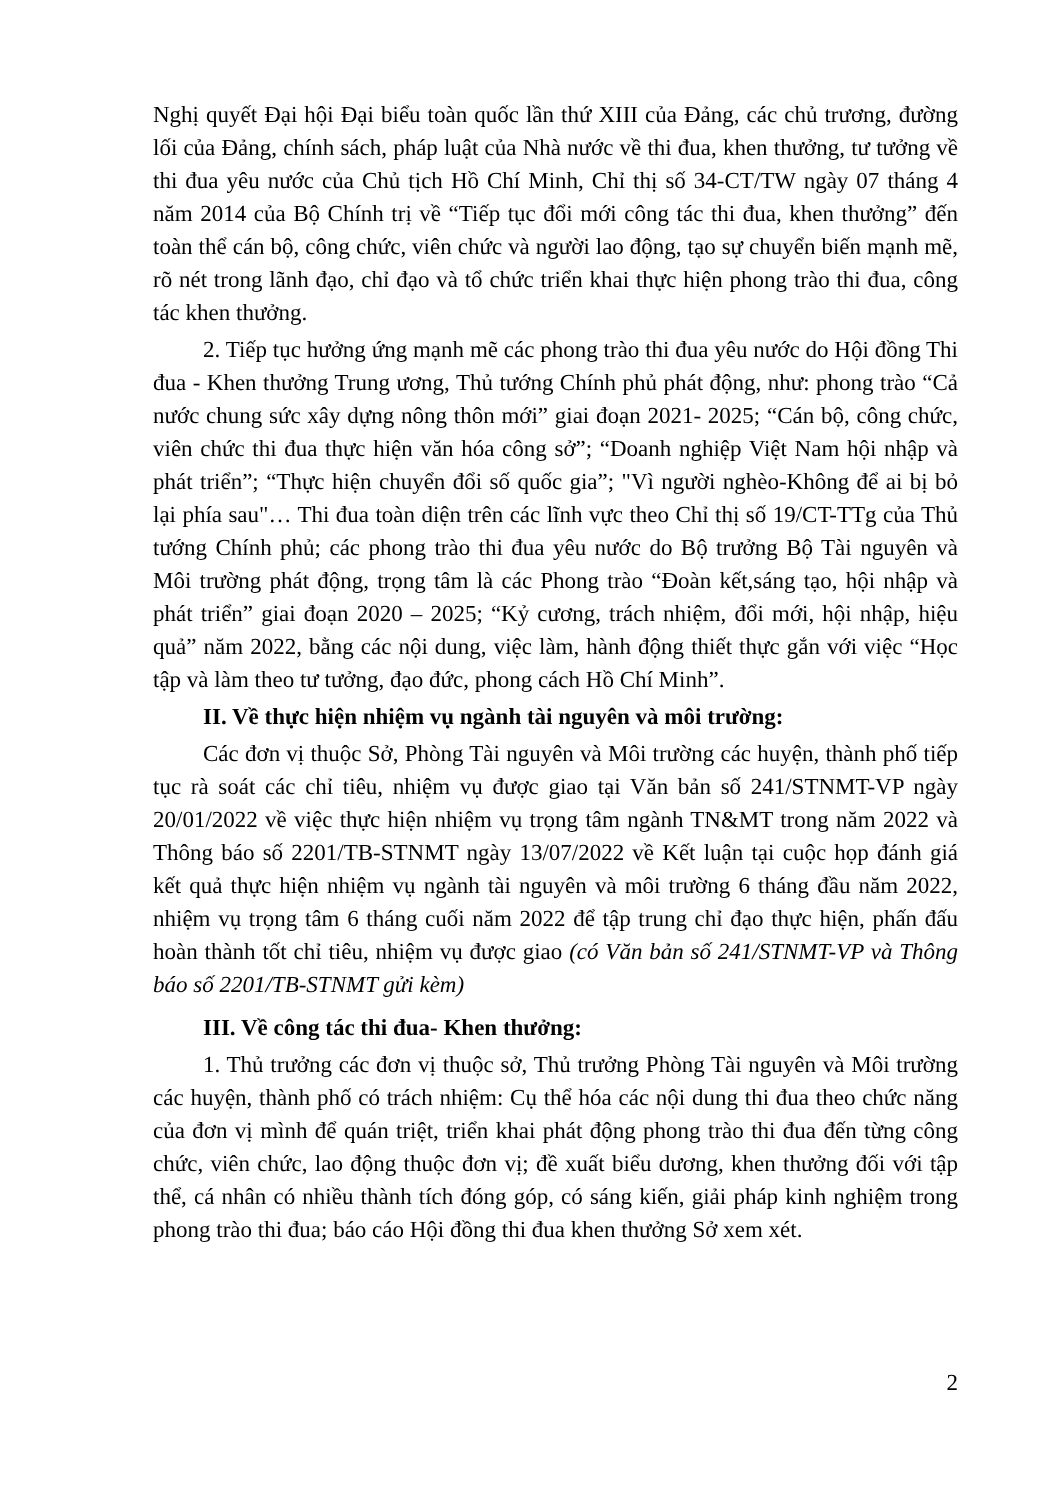Nghị quyết Đại hội Đại biểu toàn quốc lần thứ XIII của Đảng, các chủ trương, đường lối của Đảng, chính sách, pháp luật của Nhà nước về thi đua, khen thưởng, tư tưởng về thi đua yêu nước của Chủ tịch Hồ Chí Minh, Chỉ thị số 34-CT/TW ngày 07 tháng 4 năm 2014 của Bộ Chính trị về “Tiếp tục đổi mới công tác thi đua, khen thưởng” đến toàn thể cán bộ, công chức, viên chức và người lao động, tạo sự chuyển biến mạnh mẽ, rõ nét trong lãnh đạo, chỉ đạo và tổ chức triển khai thực hiện phong trào thi đua, công tác khen thưởng.
2. Tiếp tục hưởng ứng mạnh mẽ các phong trào thi đua yêu nước do Hội đồng Thi đua - Khen thưởng Trung ương, Thủ tướng Chính phủ phát động, như: phong trào “Cả nước chung sức xây dựng nông thôn mới” giai đoạn 2021- 2025; “Cán bộ, công chức, viên chức thi đua thực hiện văn hóa công sở”; “Doanh nghiệp Việt Nam hội nhập và phát triển”; “Thực hiện chuyển đổi số quốc gia”; "Vì người nghèo-Không để ai bị bỏ lại phía sau"… Thi đua toàn diện trên các lĩnh vực theo Chỉ thị số 19/CT-TTg của Thủ tướng Chính phủ; các phong trào thi đua yêu nước do Bộ trưởng Bộ Tài nguyên và Môi trường phát động, trọng tâm là các Phong trào “Đoàn kết,sáng tạo, hội nhập và phát triển” giai đoạn 2020 – 2025; “Kỷ cương, trách nhiệm, đổi mới, hội nhập, hiệu quả” năm 2022, bằng các nội dung, việc làm, hành động thiết thực gắn với việc “Học tập và làm theo tư tưởng, đạo đức, phong cách Hồ Chí Minh”.
II. Về thực hiện nhiệm vụ ngành tài nguyên và môi trường:
Các đơn vị thuộc Sở, Phòng Tài nguyên và Môi trường các huyện, thành phố tiếp tục rà soát các chỉ tiêu, nhiệm vụ được giao tại Văn bản số 241/STNMT-VP ngày 20/01/2022 về việc thực hiện nhiệm vụ trọng tâm ngành TN&MT trong năm 2022 và Thông báo số 2201/TB-STNMT ngày 13/07/2022 về Kết luận tại cuộc họp đánh giá kết quả thực hiện nhiệm vụ ngành tài nguyên và môi trường 6 tháng đầu năm 2022, nhiệm vụ trọng tâm 6 tháng cuối năm 2022 để tập trung chỉ đạo thực hiện, phấn đấu hoàn thành tốt chỉ tiêu, nhiệm vụ được giao (có Văn bản số 241/STNMT-VP và Thông báo số 2201/TB-STNMT gửi kèm)
III. Về công tác thi đua- Khen thưởng:
1. Thủ trưởng các đơn vị thuộc sở, Thủ trưởng Phòng Tài nguyên và Môi trường các huyện, thành phố có trách nhiệm: Cụ thể hóa các nội dung thi đua theo chức năng của đơn vị mình để quán triệt, triển khai phát động phong trào thi đua đến từng công chức, viên chức, lao động thuộc đơn vị; đề xuất biểu dương, khen thưởng đối với tập thể, cá nhân có nhiều thành tích đóng góp, có sáng kiến, giải pháp kinh nghiệm trong phong trào thi đua; báo cáo Hội đồng thi đua khen thưởng Sở xem xét.
2